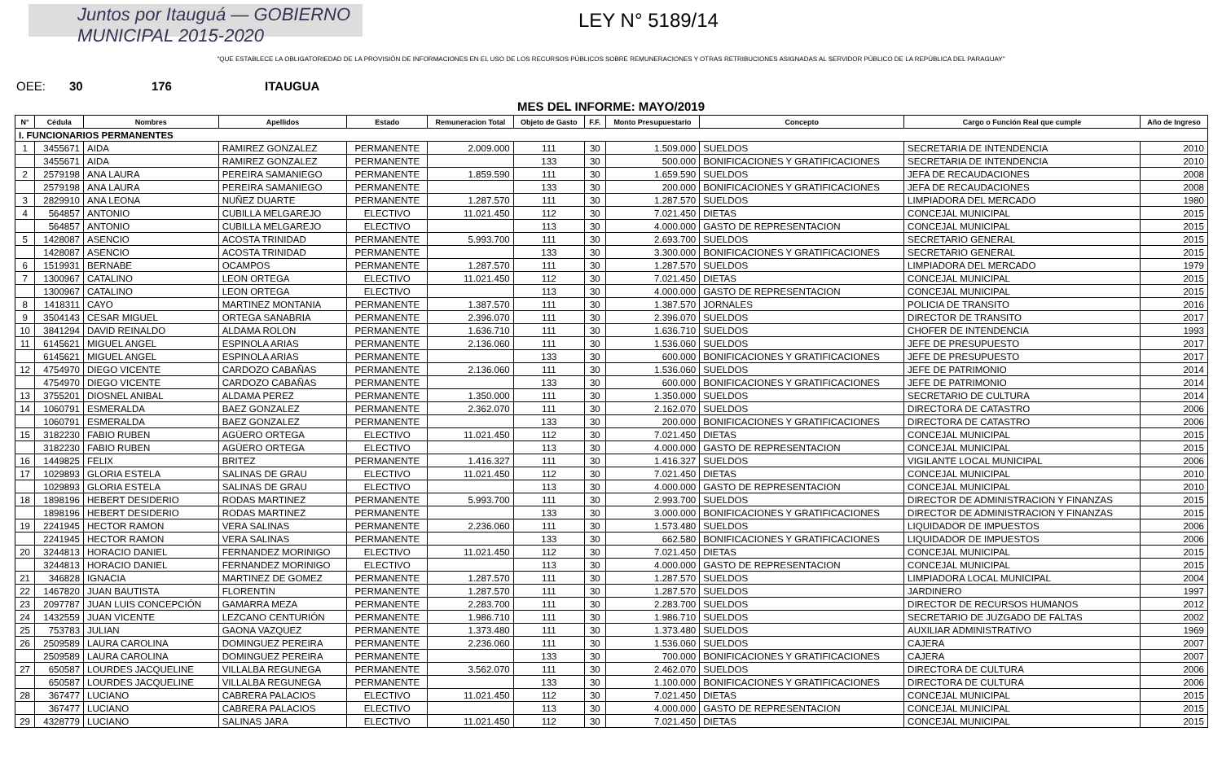Juntos por Itauguá — GOBIERNO MUNICIPAL 2015-2020
LEY N° 5189/14
"QUE ESTABLECE LA OBLIGATORIEDAD DE LA PROVISIÓN DE INFORMACIONES EN EL USO DE LOS RECURSOS PÚBLICOS SOBRE REMUNERACIONES Y OTRAS RETRIBUCIONES ASIGNADAS AL SERVIDOR PÚBLICO DE LA REPÚBLICA DEL PARAGUAY"
OEE: 30 176 ITAUGUA
MES DEL INFORME: MAYO/2019
| N° | Cédula | Nombres | Apellidos | Estado | Remuneracion Total | Objeto de Gasto | F.F. | Monto Presupuestario | Concepto | Cargo o Función Real que cumple | Año de Ingreso |
| --- | --- | --- | --- | --- | --- | --- | --- | --- | --- | --- | --- |
| I. FUNCIONARIOS PERMANENTES | | | | | | | | | | | |
| 1 | 3455671 | AIDA | RAMIREZ GONZALEZ | PERMANENTE | 2.009.000 | 111 | 30 | 1.509.000 | SUELDOS | SECRETARIA DE INTENDENCIA | 2010 |
| | 3455671 | AIDA | RAMIREZ GONZALEZ | PERMANENTE | | 133 | 30 | 500.000 | BONIFICACIONES Y GRATIFICACIONES | SECRETARIA DE INTENDENCIA | 2010 |
| 2 | 2579198 | ANA LAURA | PEREIRA SAMANIEGO | PERMANENTE | 1.859.590 | 111 | 30 | 1.659.590 | SUELDOS | JEFA DE RECAUDACIONES | 2008 |
| | 2579198 | ANA LAURA | PEREIRA SAMANIEGO | PERMANENTE | | 133 | 30 | 200.000 | BONIFICACIONES Y GRATIFICACIONES | JEFA DE RECAUDACIONES | 2008 |
| 3 | 2829910 | ANA LEONA | NUÑEZ DUARTE | PERMANENTE | 1.287.570 | 111 | 30 | 1.287.570 | SUELDOS | LIMPIADORA DEL MERCADO | 1980 |
| 4 | 564857 | ANTONIO | CUBILLA MELGAREJO | ELECTIVO | 11.021.450 | 112 | 30 | 7.021.450 | DIETAS | CONCEJAL MUNICIPAL | 2015 |
| | 564857 | ANTONIO | CUBILLA MELGAREJO | ELECTIVO | | 113 | 30 | 4.000.000 | GASTO DE REPRESENTACION | CONCEJAL MUNICIPAL | 2015 |
| 5 | 1428087 | ASENCIO | ACOSTA TRINIDAD | PERMANENTE | 5.993.700 | 111 | 30 | 2.693.700 | SUELDOS | SECRETARIO GENERAL | 2015 |
| | 1428087 | ASENCIO | ACOSTA TRINIDAD | PERMANENTE | | 133 | 30 | 3.300.000 | BONIFICACIONES Y GRATIFICACIONES | SECRETARIO GENERAL | 2015 |
| 6 | 1519931 | BERNABE | OCAMPOS | PERMANENTE | 1.287.570 | 111 | 30 | 1.287.570 | SUELDOS | LIMPIADORA DEL MERCADO | 1979 |
| 7 | 1300967 | CATALINO | LEON ORTEGA | ELECTIVO | 11.021.450 | 112 | 30 | 7.021.450 | DIETAS | CONCEJAL MUNICIPAL | 2015 |
| | 1300967 | CATALINO | LEON ORTEGA | ELECTIVO | | 113 | 30 | 4.000.000 | GASTO DE REPRESENTACION | CONCEJAL MUNICIPAL | 2015 |
| 8 | 1418311 | CAYO | MARTINEZ MONTANIA | PERMANENTE | 1.387.570 | 111 | 30 | 1.387.570 | JORNALES | POLICIA DE TRANSITO | 2016 |
| 9 | 3504143 | CESAR MIGUEL | ORTEGA SANABRIA | PERMANENTE | 2.396.070 | 111 | 30 | 2.396.070 | SUELDOS | DIRECTOR DE TRANSITO | 2017 |
| 10 | 3841294 | DAVID REINALDO | ALDAMA ROLON | PERMANENTE | 1.636.710 | 111 | 30 | 1.636.710 | SUELDOS | CHOFER DE INTENDENCIA | 1993 |
| 11 | 6145621 | MIGUEL ANGEL | ESPINOLA ARIAS | PERMANENTE | 2.136.060 | 111 | 30 | 1.536.060 | SUELDOS | JEFE DE PRESUPUESTO | 2017 |
| | 6145621 | MIGUEL ANGEL | ESPINOLA ARIAS | PERMANENTE | | 133 | 30 | 600.000 | BONIFICACIONES Y GRATIFICACIONES | JEFE DE PRESUPUESTO | 2017 |
| 12 | 4754970 | DIEGO VICENTE | CARDOZO CABAÑAS | PERMANENTE | 2.136.060 | 111 | 30 | 1.536.060 | SUELDOS | JEFE DE PATRIMONIO | 2014 |
| | 4754970 | DIEGO VICENTE | CARDOZO CABAÑAS | PERMANENTE | | 133 | 30 | 600.000 | BONIFICACIONES Y GRATIFICACIONES | JEFE DE PATRIMONIO | 2014 |
| 13 | 3755201 | DIOSNEL ANIBAL | ALDAMA PEREZ | PERMANENTE | 1.350.000 | 111 | 30 | 1.350.000 | SUELDOS | SECRETARIO DE CULTURA | 2014 |
| 14 | 1060791 | ESMERALDA | BAEZ GONZALEZ | PERMANENTE | 2.362.070 | 111 | 30 | 2.162.070 | SUELDOS | DIRECTORA DE CATASTRO | 2006 |
| | 1060791 | ESMERALDA | BAEZ GONZALEZ | PERMANENTE | | 133 | 30 | 200.000 | BONIFICACIONES Y GRATIFICACIONES | DIRECTORA DE CATASTRO | 2006 |
| 15 | 3182230 | FABIO RUBEN | AGÜERO ORTEGA | ELECTIVO | 11.021.450 | 112 | 30 | 7.021.450 | DIETAS | CONCEJAL MUNICIPAL | 2015 |
| | 3182230 | FABIO RUBEN | AGÜERO ORTEGA | ELECTIVO | | 113 | 30 | 4.000.000 | GASTO DE REPRESENTACION | CONCEJAL MUNICIPAL | 2015 |
| 16 | 1449825 | FELIX | BRITEZ | PERMANENTE | 1.416.327 | 111 | 30 | 1.416.327 | SUELDOS | VIGILANTE LOCAL MUNICIPAL | 2006 |
| 17 | 1029893 | GLORIA ESTELA | SALINAS DE GRAU | ELECTIVO | 11.021.450 | 112 | 30 | 7.021.450 | DIETAS | CONCEJAL MUNICIPAL | 2010 |
| | 1029893 | GLORIA ESTELA | SALINAS DE GRAU | ELECTIVO | | 113 | 30 | 4.000.000 | GASTO DE REPRESENTACION | CONCEJAL MUNICIPAL | 2010 |
| 18 | 1898196 | HEBERT DESIDERIO | RODAS MARTINEZ | PERMANENTE | 5.993.700 | 111 | 30 | 2.993.700 | SUELDOS | DIRECTOR DE ADMINISTRACION Y FINANZAS | 2015 |
| | 1898196 | HEBERT DESIDERIO | RODAS MARTINEZ | PERMANENTE | | 133 | 30 | 3.000.000 | BONIFICACIONES Y GRATIFICACIONES | DIRECTOR DE ADMINISTRACION Y FINANZAS | 2015 |
| 19 | 2241945 | HECTOR RAMON | VERA SALINAS | PERMANENTE | 2.236.060 | 111 | 30 | 1.573.480 | SUELDOS | LIQUIDADOR DE IMPUESTOS | 2006 |
| | 2241945 | HECTOR RAMON | VERA SALINAS | PERMANENTE | | 133 | 30 | 662.580 | BONIFICACIONES Y GRATIFICACIONES | LIQUIDADOR DE IMPUESTOS | 2006 |
| 20 | 3244813 | HORACIO DANIEL | FERNANDEZ MORINIGO | ELECTIVO | 11.021.450 | 112 | 30 | 7.021.450 | DIETAS | CONCEJAL MUNICIPAL | 2015 |
| | 3244813 | HORACIO DANIEL | FERNANDEZ MORINIGO | ELECTIVO | | 113 | 30 | 4.000.000 | GASTO DE REPRESENTACION | CONCEJAL MUNICIPAL | 2015 |
| 21 | 346828 | IGNACIA | MARTINEZ DE GOMEZ | PERMANENTE | 1.287.570 | 111 | 30 | 1.287.570 | SUELDOS | LIMPIADORA LOCAL MUNICIPAL | 2004 |
| 22 | 1467820 | JUAN BAUTISTA | FLORENTIN | PERMANENTE | 1.287.570 | 111 | 30 | 1.287.570 | SUELDOS | JARDINERO | 1997 |
| 23 | 2097787 | JUAN LUIS CONCEPCIÓN | GAMARRA MEZA | PERMANENTE | 2.283.700 | 111 | 30 | 2.283.700 | SUELDOS | DIRECTOR DE RECURSOS HUMANOS | 2012 |
| 24 | 1432559 | JUAN VICENTE | LEZCANO CENTURIÓN | PERMANENTE | 1.986.710 | 111 | 30 | 1.986.710 | SUELDOS | SECRETARIO DE JUZGADO DE FALTAS | 2002 |
| 25 | 753783 | JULIAN | GAONA VAZQUEZ | PERMANENTE | 1.373.480 | 111 | 30 | 1.373.480 | SUELDOS | AUXILIAR ADMINISTRATIVO | 1969 |
| 26 | 2509589 | LAURA CAROLINA | DOMINGUEZ PEREIRA | PERMANENTE | 2.236.060 | 111 | 30 | 1.536.060 | SUELDOS | CAJERA | 2007 |
| | 2509589 | LAURA CAROLINA | DOMINGUEZ PEREIRA | PERMANENTE | | 133 | 30 | 700.000 | BONIFICACIONES Y GRATIFICACIONES | CAJERA | 2007 |
| 27 | 650587 | LOURDES JACQUELINE | VILLALBA REGUNEGA | PERMANENTE | 3.562.070 | 111 | 30 | 2.462.070 | SUELDOS | DIRECTORA DE CULTURA | 2006 |
| | 650587 | LOURDES JACQUELINE | VILLALBA REGUNEGA | PERMANENTE | | 133 | 30 | 1.100.000 | BONIFICACIONES Y GRATIFICACIONES | DIRECTORA DE CULTURA | 2006 |
| 28 | 367477 | LUCIANO | CABRERA PALACIOS | ELECTIVO | 11.021.450 | 112 | 30 | 7.021.450 | DIETAS | CONCEJAL MUNICIPAL | 2015 |
| | 367477 | LUCIANO | CABRERA PALACIOS | ELECTIVO | | 113 | 30 | 4.000.000 | GASTO DE REPRESENTACION | CONCEJAL MUNICIPAL | 2015 |
| 29 | 4328779 | LUCIANO | SALINAS JARA | ELECTIVO | 11.021.450 | 112 | 30 | 7.021.450 | DIETAS | CONCEJAL MUNICIPAL | 2015 |